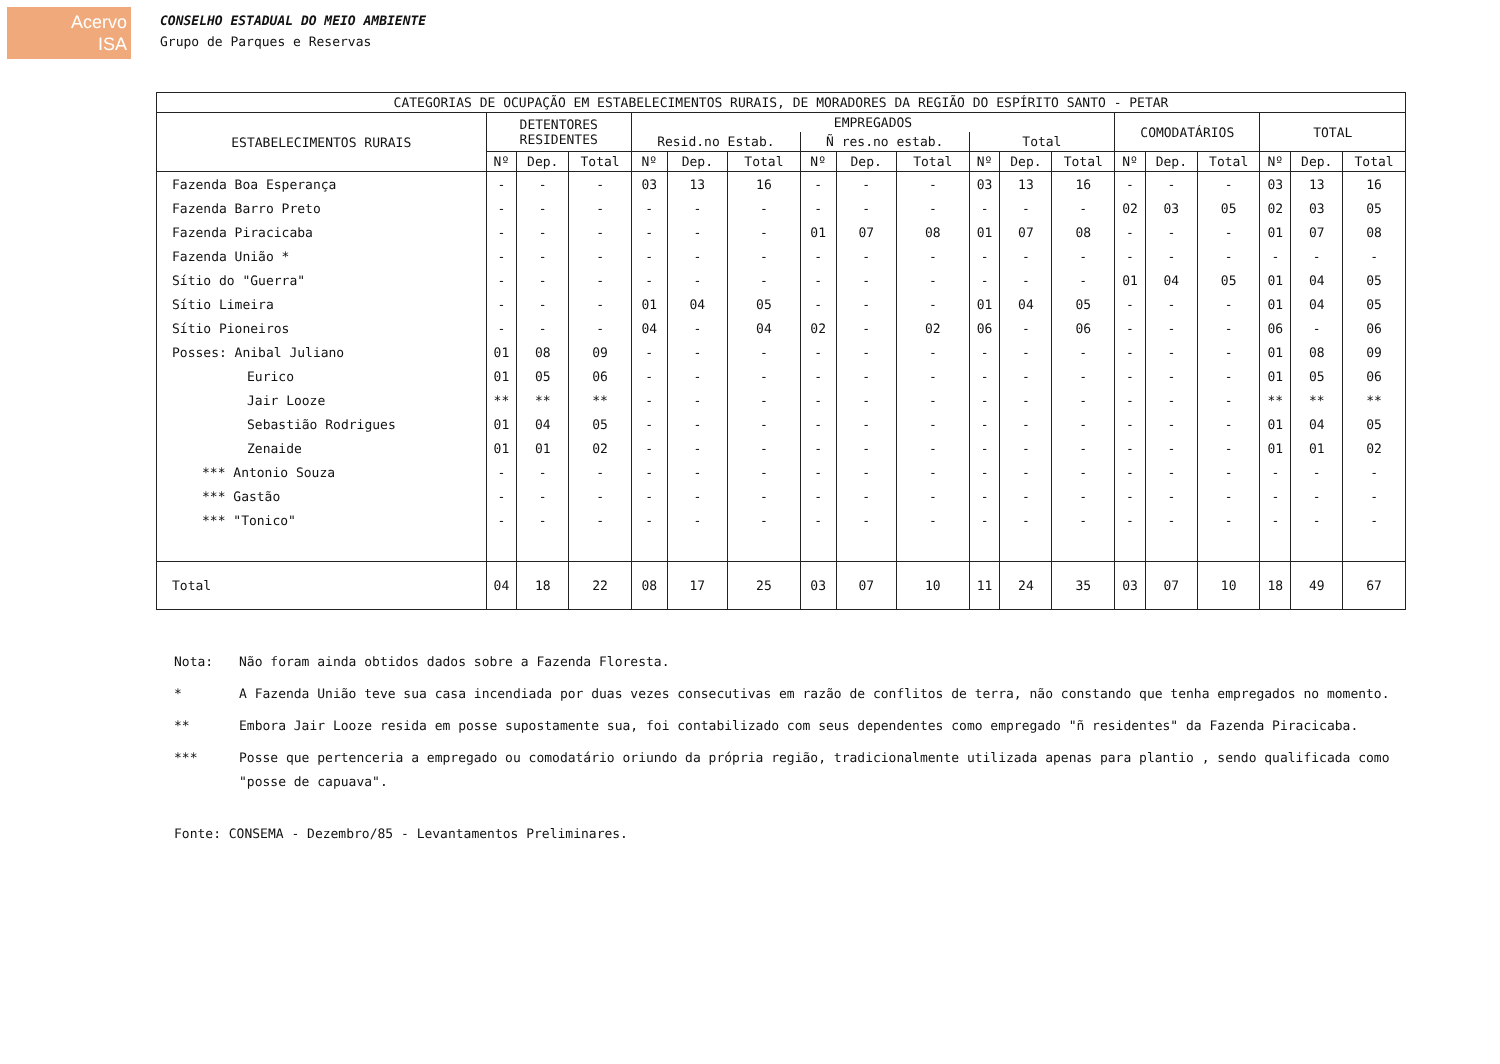Acervo
ISA
CONSELHO ESTADUAL DO MEIO AMBIENTE
Grupo de Parques e Reservas
| CATEGORIAS DE OCUPAÇÃO EM ESTABELECIMENTOS RURAIS, DE MORADORES DA REGIÃO DO ESPÍRITO SANTO - PETAR | | | | | | | | | | | | | | | | | | |
| --- | --- | --- | --- | --- | --- | --- | --- | --- | --- | --- | --- | --- | --- | --- | --- | --- | --- | --- |
| ESTABELECIMENTOS RURAIS | DETENTORES RESIDENTES | | | EMPREGADOS | | | | | | | | | COMODATÁRIOS | | | TOTAL | | |
| | | | | Resid.no Estab. | | | Ñ res.no estab. | | | Total | | | | | | | | |
| | Nº | Dep. | Total | Nº | Dep. | Total | Nº | Dep. | Total | Nº | Dep. | Total | Nº | Dep. | Total | Nº | Dep. | Total |
| Fazenda Boa Esperança | - | - | - | 03 | 13 | 16 | - | - | - | 03 | 13 | 16 | - | - | - | 03 | 13 | 16 |
| Fazenda Barro Preto | - | - | - | - | - | - | - | - | - | - | - | - | 02 | 03 | 05 | 02 | 03 | 05 |
| Fazenda Piracicaba | - | - | - | - | - | - | 01 | 07 | 08 | 01 | 07 | 08 | - | - | - | 01 | 07 | 08 |
| Fazenda União * | - | - | - | - | - | - | - | - | - | - | - | - | - | - | - | - | - | - |
| Sítio do "Guerra" | - | - | - | - | - | - | - | - | - | - | - | - | 01 | 04 | 05 | 01 | 04 | 05 |
| Sítio Limeira | - | - | - | 01 | 04 | 05 | - | - | - | 01 | 04 | 05 | - | - | - | 01 | 04 | 05 |
| Sítio Pioneiros | - | - | - | 04 | - | 04 | 02 | - | 02 | 06 | - | 06 | - | - | - | 06 | - | 06 |
| Posses: Anibal Juliano | 01 | 08 | 09 | - | - | - | - | - | - | - | - | - | - | - | - | 01 | 08 | 09 |
| Eurico | 01 | 05 | 06 | - | - | - | - | - | - | - | - | - | - | - | - | 01 | 05 | 06 |
| Jair Looze | ** | ** | ** | - | - | - | - | - | - | - | - | - | - | - | - | ** | ** | ** |
| Sebastião Rodrigues | 01 | 04 | 05 | - | - | - | - | - | - | - | - | - | - | - | - | 01 | 04 | 05 |
| Zenaide | 01 | 01 | 02 | - | - | - | - | - | - | - | - | - | - | - | - | 01 | 01 | 02 |
| *** Antonio Souza | - | - | - | - | - | - | - | - | - | - | - | - | - | - | - | - | - | - |
| *** Gastão | - | - | - | - | - | - | - | - | - | - | - | - | - | - | - | - | - | - |
| *** "Tonico" | - | - | - | - | - | - | - | - | - | - | - | - | - | - | - | - | - | - |
| Total | 04 | 18 | 22 | 08 | 17 | 25 | 03 | 07 | 10 | 11 | 24 | 35 | 03 | 07 | 10 | 18 | 49 | 67 |
| Nota: | Não foram ainda obtidos dados sobre a Fazenda Floresta. |
| * | A Fazenda União teve sua casa incendiada por duas vezes consecutivas em razão de conflitos de terra, não constando que tenha empregados no momento. |
| ** | Embora Jair Looze resida em posse supostamente sua, foi contabilizado com seus dependentes como empregado "ñ residentes" da Fazenda Piracicaba. |
| *** | Posse que pertenceria a empregado ou comodatário oriundo da própria região, tradicionalmente utilizada apenas para plantio , sendo qualificada como "posse de capuava". |
| Fonte: CONSEMA - Dezembro/85 - Levantamentos Preliminares. | |